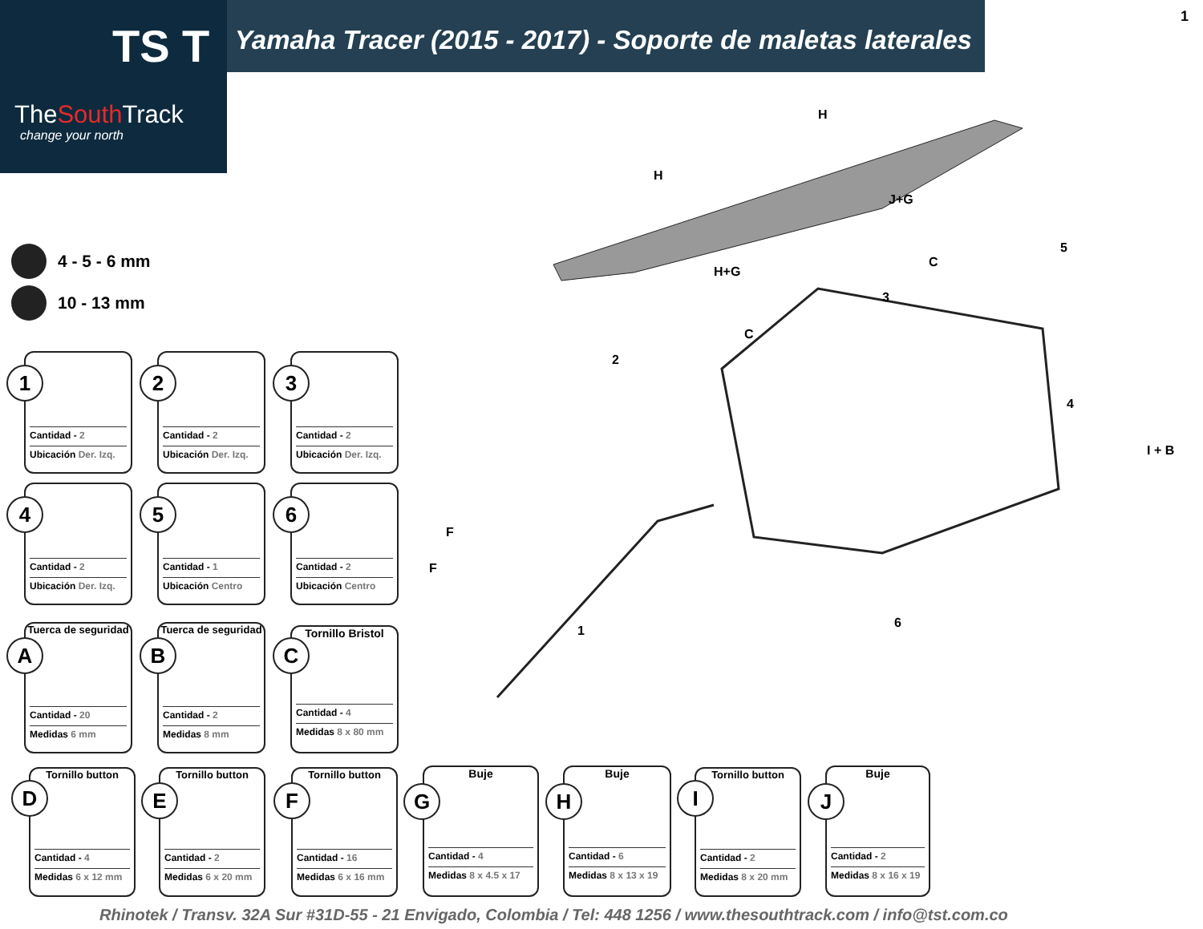TS T
TheSouth Track
change your north
Yamaha Tracer (2015 - 2017) - Soporte de maletas laterales
1
4 - 5 - 6 mm
10 - 13 mm
Cantidad - 2
Ubicación Der. Izq.
1
Cantidad - 2
Ubicación Der. Izq.
2
Cantidad - 2
Ubicación Der. Izq.
3
Cantidad - 2
Ubicación Der. Izq.
4
Cantidad - 1
Ubicación Centro
5
Cantidad - 2
Ubicación Centro
6
Tuerca de seguridad
Cantidad - 20
Medidas 6 mm
A
Tuerca de seguridad
Cantidad - 2
Medidas 8 mm
B
Tornillo Bristol
Cantidad - 4
Medidas 8 x 80 mm
C
Tornillo button
Cantidad - 4
Medidas 6 x 12 mm
D
Tornillo button
Cantidad - 2
Medidas 6 x 20 mm
E
Tornillo button
Cantidad - 16
Medidas 6 x 16 mm
F
Buje
Cantidad - 4
Medidas 8 x 4.5 x 17
G
Buje
Cantidad - 6
Medidas 8 x 13 x 19
H
Tornillo button
Cantidad - 2
Medidas 8 x 20 mm
I
Buje
Cantidad - 2
Medidas 8 x 16 x 19
J
H
H
J+G
H+G
C
C
I + B
F
F
5
3
2
4
1
6
Rhinotek / Transv. 32A Sur #31D-55 - 21 Envigado, Colombia / Tel: 448 1256 / www.thesouthtrack.com / info@tst.com.co